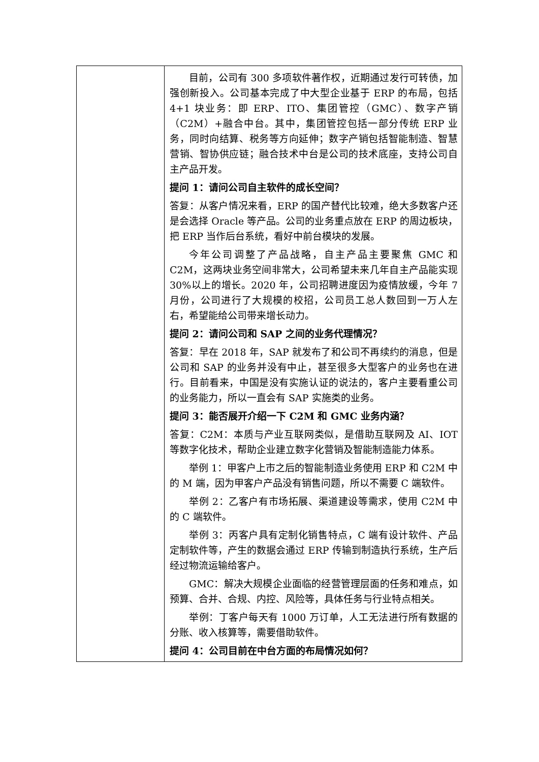| | 目前，公司有 300 多项软件著作权，近期通过发行可转债，加强创新投入。公司基本完成了中大型企业基于 ERP 的布局，包括 4+1 块业务：即 ERP、ITO、集团管控（GMC）、数字产销（C2M）+融合中台。其中，集团管控包括一部分传统 ERP 业务，同时向结算、税务等方向延伸；数字产销包括智能制造、智慧营销、智协供应链；融合技术中台是公司的技术底座，支持公司自主产品开发。 提问 1：请问公司自主软件的成长空间？ 答复：从客户情况来看，ERP 的国产替代比较难，绝大多数客户还是会选择 Oracle 等产品。公司的业务重点放在 ERP 的周边板块，把 ERP 当作后台系统，看好中前台模块的发展。 今年公司调整了产品战略，自主产品主要聚焦 GMC 和 C2M，这两块业务空间非常大，公司希望未来几年自主产品能实现 30%以上的增长。2020 年，公司招聘进度因为疫情放缓，今年 7 月份，公司进行了大规模的校招，公司员工总人数回到一万人左右，希望能给公司带来增长动力。 提问 2：请问公司和 SAP 之间的业务代理情况？ 答复：早在 2018 年，SAP 就发布了和公司不再续约的消息，但是公司和 SAP 的业务并没有中止，甚至很多大型客户的业务也在进行。目前看来，中国是没有实施认证的说法的，客户主要看重公司的业务能力，所以一直会有 SAP 实施类的业务。 提问 3：能否展开介绍一下 C2M 和 GMC 业务内涵？ 答复：C2M：本质与产业互联网类似，是借助互联网及 AI、IOT 等数字化技术，帮助企业建立数字化营销及智能制造能力体系。 举例 1：甲客户上市之后的智能制造业务使用 ERP 和 C2M 中的 M 端，因为甲客户产品没有销售问题，所以不需要 C 端软件。 举例 2：乙客户有市场拓展、渠道建设等需求，使用 C2M 中的 C 端软件。 举例 3：丙客户具有定制化销售特点，C 端有设计软件、产品定制软件等，产生的数据会通过 ERP 传输到制造执行系统，生产后经过物流运输给客户。 GMC：解决大规模企业面临的经营管理层面的任务和难点，如预算、合并、合规、内控、风险等，具体任务与行业特点相关。 举例：丁客户每天有 1000 万订单，人工无法进行所有数据的分账、收入核算等，需要借助软件。 提问 4：公司目前在中台方面的布局情况如何？ |